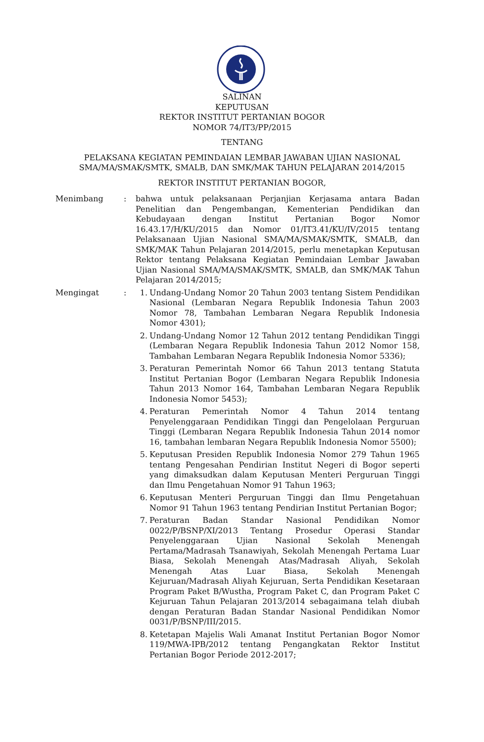SALINAN
KEPUTUSAN
REKTOR INSTITUT PERTANIAN BOGOR
NOMOR 74/IT3/PP/2015
TENTANG
PELAKSANA KEGIATAN PEMINDAIAN LEMBAR JAWABAN UJIAN NASIONAL
SMA/MA/SMAK/SMTK, SMALB, DAN SMK/MAK TAHUN PELAJARAN 2014/2015
REKTOR INSTITUT PERTANIAN BOGOR,
Menimbang : bahwa untuk pelaksanaan Perjanjian Kerjasama antara Badan Penelitian dan Pengembangan, Kementerian Pendidikan dan Kebudayaan dengan Institut Pertanian Bogor Nomor 16.43.17/H/KU/2015 dan Nomor 01/IT3.41/KU/IV/2015 tentang Pelaksanaan Ujian Nasional SMA/MA/SMAK/SMTK, SMALB, dan SMK/MAK Tahun Pelajaran 2014/2015, perlu menetapkan Keputusan Rektor tentang Pelaksana Kegiatan Pemindaian Lembar Jawaban Ujian Nasional SMA/MA/SMAK/SMTK, SMALB, dan SMK/MAK Tahun Pelajaran 2014/2015;
Mengingat : 1. Undang-Undang Nomor 20 Tahun 2003 tentang Sistem Pendidikan Nasional (Lembaran Negara Republik Indonesia Tahun 2003 Nomor 78, Tambahan Lembaran Negara Republik Indonesia Nomor 4301);
2. Undang-Undang Nomor 12 Tahun 2012 tentang Pendidikan Tinggi (Lembaran Negara Republik Indonesia Tahun 2012 Nomor 158, Tambahan Lembaran Negara Republik Indonesia Nomor 5336);
3. Peraturan Pemerintah Nomor 66 Tahun 2013 tentang Statuta Institut Pertanian Bogor (Lembaran Negara Republik Indonesia Tahun 2013 Nomor 164, Tambahan Lembaran Negara Republik Indonesia Nomor 5453);
4. Peraturan Pemerintah Nomor 4 Tahun 2014 tentang Penyelenggaraan Pendidikan Tinggi dan Pengelolaan Perguruan Tinggi (Lembaran Negara Republik Indonesia Tahun 2014 nomor 16, tambahan lembaran Negara Republik Indonesia Nomor 5500);
5. Keputusan Presiden Republik Indonesia Nomor 279 Tahun 1965 tentang Pengesahan Pendirian Institut Negeri di Bogor seperti yang dimaksudkan dalam Keputusan Menteri Perguruan Tinggi dan Ilmu Pengetahuan Nomor 91 Tahun 1963;
6. Keputusan Menteri Perguruan Tinggi dan Ilmu Pengetahuan Nomor 91 Tahun 1963 tentang Pendirian Institut Pertanian Bogor;
7. Peraturan Badan Standar Nasional Pendidikan Nomor 0022/P/BSNP/XI/2013 Tentang Prosedur Operasi Standar Penyelenggaraan Ujian Nasional Sekolah Menengah Pertama/Madrasah Tsanawiyah, Sekolah Menengah Pertama Luar Biasa, Sekolah Menengah Atas/Madrasah Aliyah, Sekolah Menengah Atas Luar Biasa, Sekolah Menengah Kejuruan/Madrasah Aliyah Kejuruan, Serta Pendidikan Kesetaraan Program Paket B/Wustha, Program Paket C, dan Program Paket C Kejuruan Tahun Pelajaran 2013/2014 sebagaimana telah diubah dengan Peraturan Badan Standar Nasional Pendidikan Nomor 0031/P/BSNP/III/2015.
8. Ketetapan Majelis Wali Amanat Institut Pertanian Bogor Nomor 119/MWA-IPB/2012 tentang Pengangkatan Rektor Institut Pertanian Bogor Periode 2012-2017;